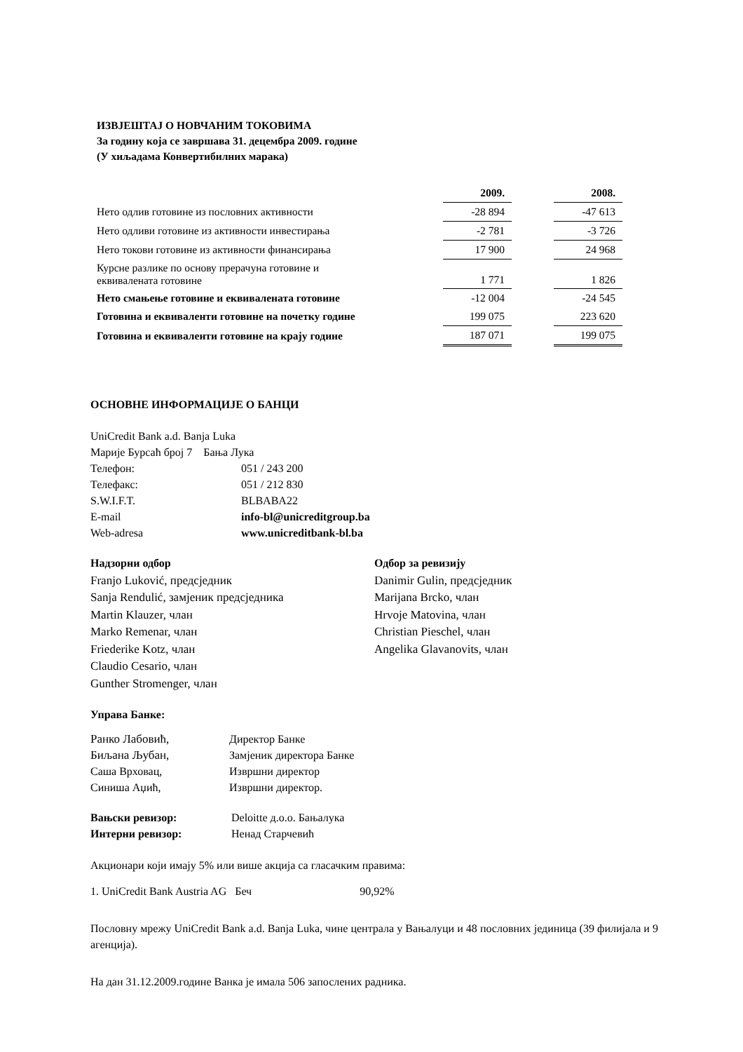ИЗВЈЕШТАЈ О НОВЧАНИМ ТОКОВИМА
За годину која се завршава 31. децембра 2009. године
(У хиљадама Конвертибилних марака)
| | 2009. | | 2008. |
| --- | --- | --- | --- |
| Нето одлив готовине из пословних активности | -28 894 | | -47 613 |
| Нето одливи готовине из активности инвестирања | -2 781 | | -3 726 |
| Нето токови готовине из активности финансирања | 17 900 | | 24 968 |
| Курсне разлике по основу прерачуна готовине и еквивалената готовине | 1 771 | | 1 826 |
| Нето смањење готовине и еквивалената готовине | -12 004 | | -24 545 |
| Готовина и еквиваленти готовине на почетку године | 199 075 | | 223 620 |
| Готовина и еквиваленти готовине на крају године | 187 071 | | 199 075 |
ОСНОВНЕ ИНФОРМАЦИЈЕ О БАНЦИ
UniCredit Bank a.d. Banja Luka
Марије Бурсаћ број 7 Бања Лука
| Телефон: | 051 / 243 200 |
| Телефакс: | 051 / 212 830 |
| S.W.I.F.T. | BLBABA22 |
| E-mail | info-bl@unicreditgroup.ba |
| Web-adresa | www.unicreditbank-bl.ba |
Надзорни одбор
Franjo Luković, предсједник
Sanja Rendulić, замјеник предсједника
Martin Klauzer, члан
Marko Remenar, члан
Friederike Kotz, члан
Claudio Cesario, члан
Gunther Stromenger, члан
Одбор за ревизију
Danimir Gulin, предсједник
Marijana Brcko, члан
Hrvoje Matovina, члан
Christian Pieschel, члан
Angelika Glavanovits, члан
Управа Банке:
| Ранко Лабовић, | Директор Банке |
| Биљана Љубан, | Замјеник директора Банке |
| Саша Врховац, | Извршни директор |
| Синиша Аџић, | Извршни директор. |
| Вањски ревизор: | Deloitte д.о.о. Бањалука |
| Интерни ревизор: | Ненад Старчевић |
Акционари који имају 5% или више акција са гласачким правима:
1. UniCredit Bank Austria AG Беч 90,92%
Пословну мрежу UniCredit Bank a.d. Banja Luka, чине централа у Вањалуци и 48 пословних јединица (39 филијала и 9 агенција).
На дан 31.12.2009.године Ванка је имала 506 запослених радника.